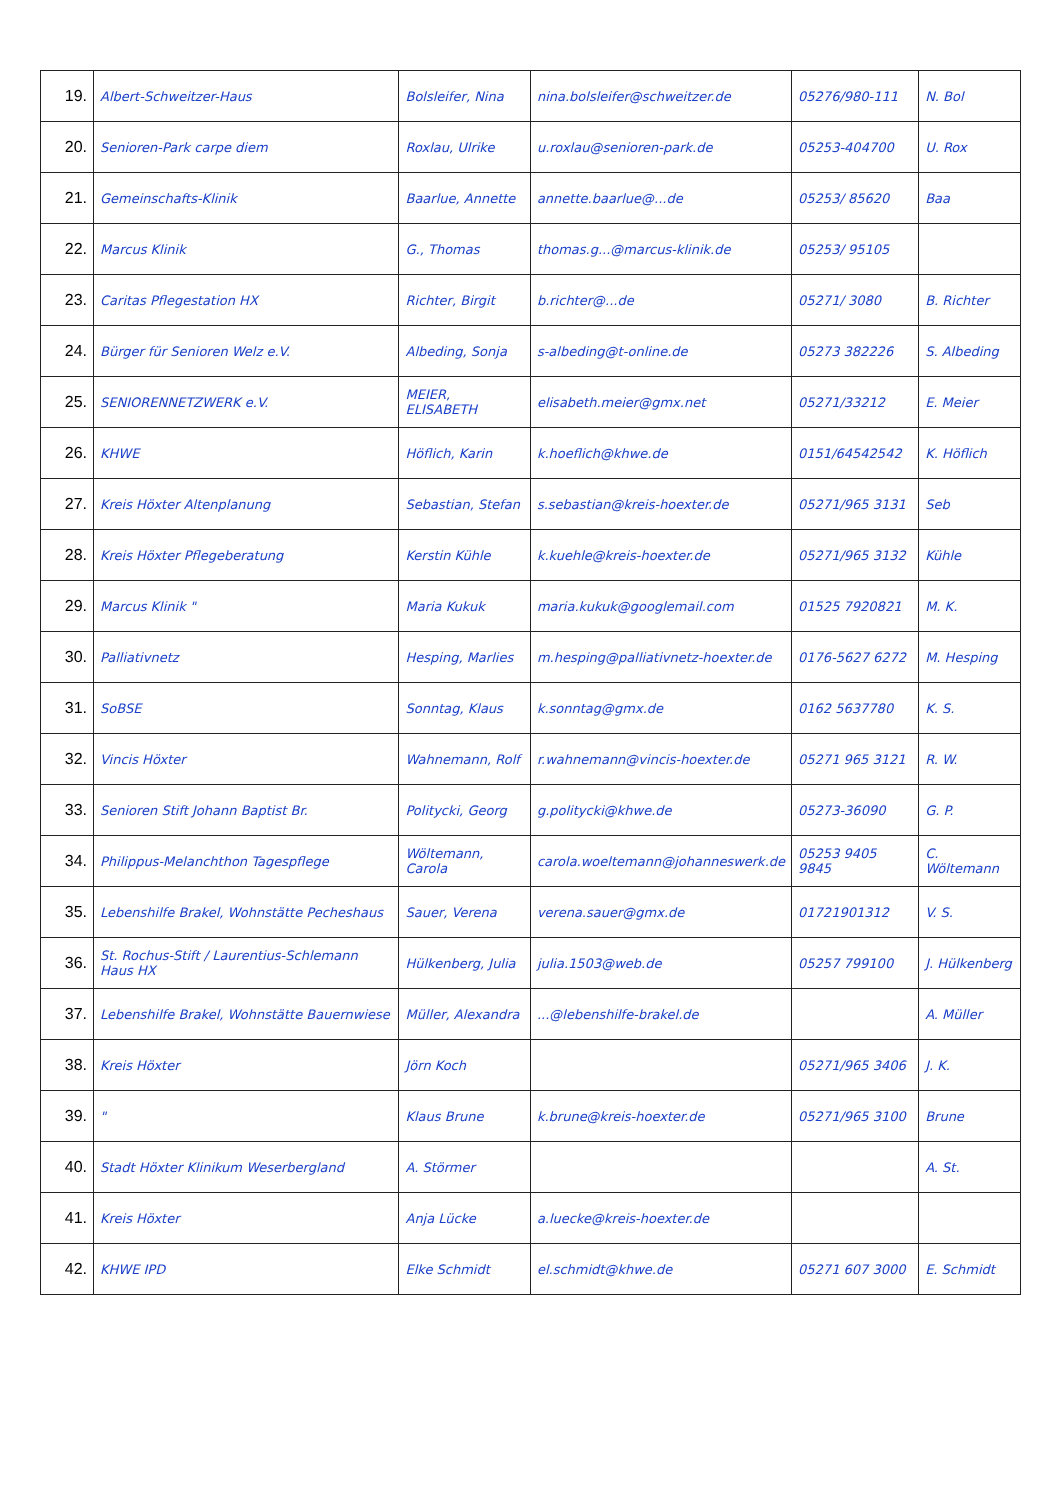| 19. | Albert-Schweitzer-Haus | Bolsleifer, Nina | nina.bolsleifer@schweitzer.de | 05276/980-111 | N. Bol |
| 20. | Senioren-Park carpe diem | Roxlau, Ulrike | u.roxlau@senioren-park.de | 05253-404700 | U. Rox |
| 21. | Gemeinschafts-Klinik | Baarlue, Annette | annette.baarlue@...de | 05253/ 85620 | Baa |
| 22. | Marcus Klinik | G., Thomas | thomas.g...@marcus-klinik.de | 05253/ 95105 | |
| 23. | Caritas Pflegestation HX | Richter, Birgit | b.richter@...de | 05271/ 3080 | B. Richter |
| 24. | Bürger für Senioren Welz e.V. | Albeding, Sonja | s-albeding@t-online.de | 05273 382226 | S. Albeding |
| 25. | SENIORENNETZWERK e.V. | MEIER, ELISABETH | elisabeth.meier@gmx.net | 05271/33212 | E. Meier |
| 26. | KHWE | Höflich, Karin | k.hoeflich@khwe.de | 0151/64542542 | K. Höflich |
| 27. | Kreis Höxter Altenplanung | Sebastian, Stefan | s.sebastian@kreis-hoexter.de | 05271/965 3131 | Seb |
| 28. | Kreis Höxter Pflegeberatung | Kerstin Kühle | k.kuehle@kreis-hoexter.de | 05271/965 3132 | Kühle |
| 29. | Marcus Klinik " | Maria Kukuk | maria.kukuk@googlemail.com | 01525 7920821 | M. K. |
| 30. | Palliativnetz | Hesping, Marlies | m.hesping@palliativnetz-hoexter.de | 0176-5627 6272 | M. Hesping |
| 31. | SoBSE | Sonntag, Klaus | k.sonntag@gmx.de | 0162 5637780 | K. S. |
| 32. | Vincis Höxter | Wahnemann, Rolf | r.wahnemann@vincis-hoexter.de | 05271 965 3121 | R. W. |
| 33. | Senioren Stift Johann Baptist Br. | Politycki, Georg | g.politycki@khwe.de | 05273-36090 | G. P. |
| 34. | Philippus-Melanchthon Tagespflege | Wöltemann, Carola | carola.woeltemann@johanneswerk.de | 05253 9405 9845 | C. Wöltemann |
| 35. | Lebenshilfe Brakel, Wohnstätte Pecheshaus | Sauer, Verena | verena.sauer@gmx.de | 01721901312 | V. S. |
| 36. | St. Rochus-Stift / Laurentius-Schlemann Haus HX | Hülkenberg, Julia | julia.1503@web.de | 05257 799100 | J. Hülkenberg |
| 37. | Lebenshilfe Brakel, Wohnstätte Bauernwiese | Müller, Alexandra | ...@lebenshilfe-brakel.de | | A. Müller |
| 38. | Kreis Höxter | Jörn Koch | | 05271/965 3406 | J. K. |
| 39. | " | Klaus Brune | k.brune@kreis-hoexter.de | 05271/965 3100 | Brune |
| 40. | Stadt Höxter Klinikum Weserbergland | A. Störmer | | | A. St. |
| 41. | Kreis Höxter | Anja Lücke | a.luecke@kreis-hoexter.de | | |
| 42. | KHWE IPD | Elke Schmidt | el.schmidt@khwe.de | 05271 607 3000 | E. Schmidt |